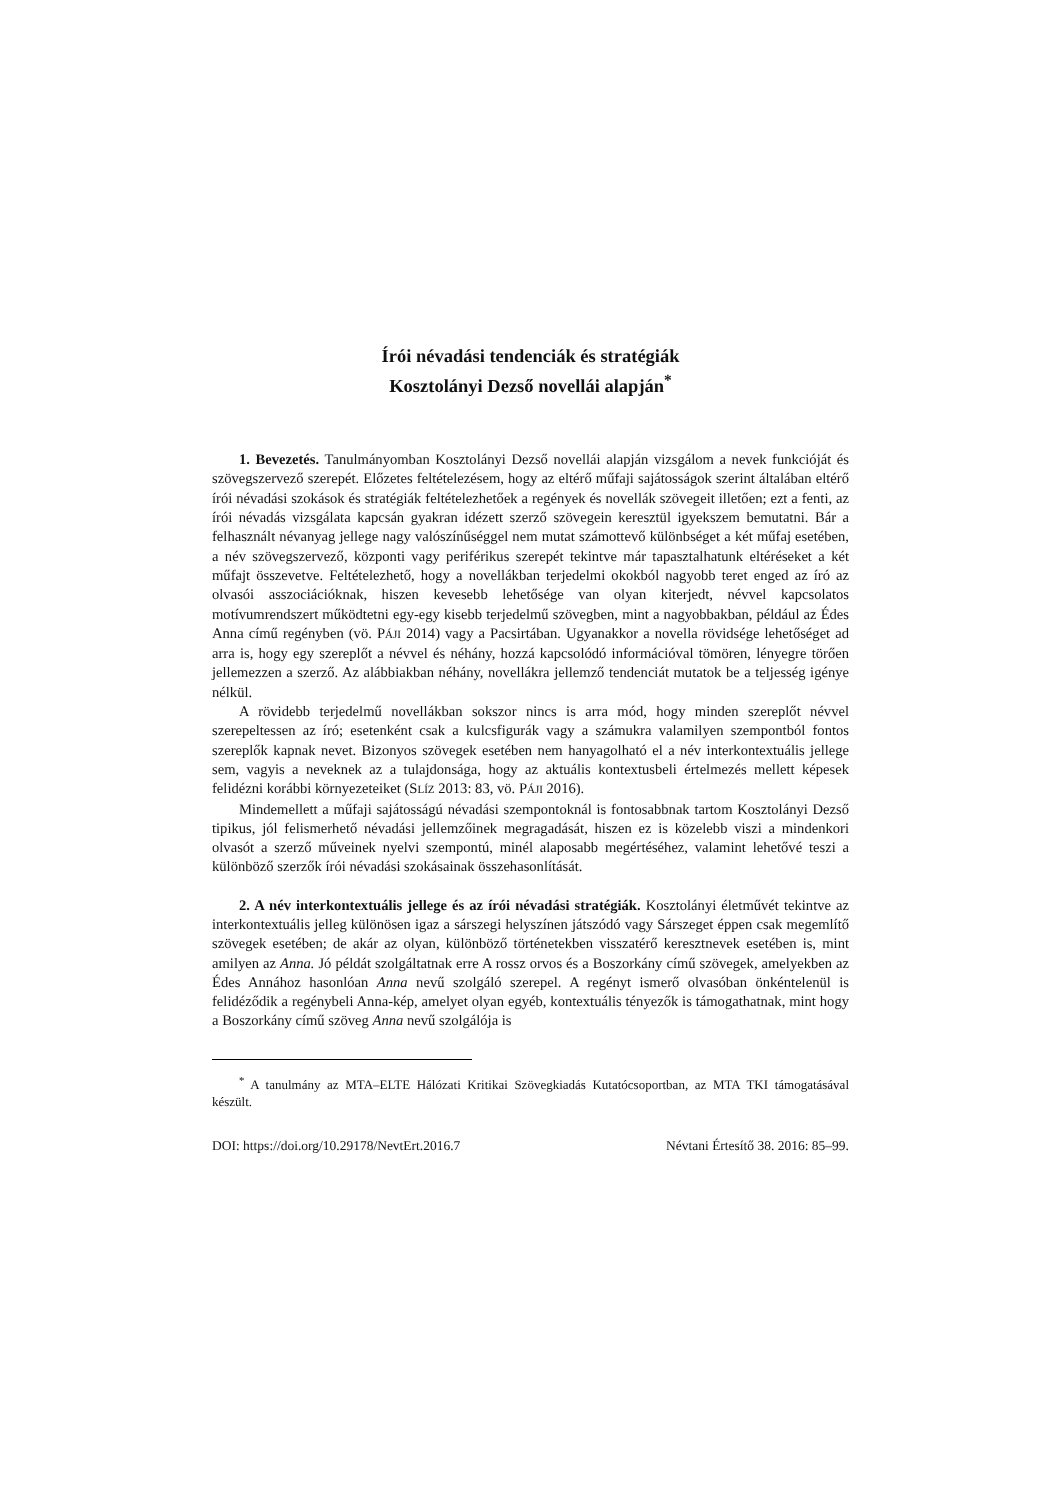Írói névadási tendenciák és stratégiák
Kosztolányi Dezső novellái alapján<sup>*</sup>
1. Bevezetés. Tanulmányomban Kosztolányi Dezső novellái alapján vizsgálom a nevek funkcióját és szövegszervező szerepét. Előzetes feltételezésem, hogy az eltérő műfaji sajátosságok szerint általában eltérő írói névadási szokások és stratégiák feltételezhetőek a regények és novellák szövegeit illetően; ezt a fenti, az írói névadás vizsgálata kapcsán gyakran idézett szerző szövegein keresztül igyekszem bemutatni. Bár a felhasznált névanyag jellege nagy valószínűséggel nem mutat számottevő különbséget a két műfaj esetében, a név szövegszervező, központi vagy periférikus szerepét tekintve már tapasztalhatunk eltéréseket a két műfajt összevetve. Feltételezhető, hogy a novellákban terjedelmi okokból nagyobb teret enged az író az olvasói asszociációknak, hiszen kevesebb lehetősége van olyan kiterjedt, névvel kapcsolatos motívumrendszert működtetni egy-egy kisebb terjedelmű szövegben, mint a nagyobbakban, például az Édes Anna című regényben (vö. PÁJI 2014) vagy a Pacsirtában. Ugyanakkor a novella rövidsége lehetőséget ad arra is, hogy egy szereplőt a névvel és néhány, hozzá kapcsolódó információval tömören, lényegre törően jellemezzen a szerző. Az alábbiakban néhány, novellákra jellemző tendenciát mutatok be a teljesség igénye nélkül.
A rövidebb terjedelmű novellákban sokszor nincs is arra mód, hogy minden szereplőt névvel szerepeltessen az író; esetenként csak a kulcsfigurák vagy a számukra valamilyen szempontból fontos szereplők kapnak nevet. Bizonyos szövegek esetében nem hanyagolható el a név interkontextuális jellege sem, vagyis a neveknek az a tulajdonsága, hogy az aktuális kontextusbeli értelmezés mellett képesek felidézni korábbi környezeteiket (SLÍZ 2013: 83, vö. PÁJI 2016).
Mindemellett a műfaji sajátosságú névadási szempontoknál is fontosabbnak tartom Kosztolányi Dezső tipikus, jól felismerhető névadási jellemzőinek megragadását, hiszen ez is közelebb viszi a mindenkori olvasót a szerző műveinek nyelvi szempontú, minél alaposabb megértéséhez, valamint lehetővé teszi a különböző szerzők írói névadási szokásainak összehasonlítását.
2. A név interkontextuális jellege és az írói névadási stratégiák. Kosztolányi életművét tekintve az interkontextuális jelleg különösen igaz a sárszegi helyszínen játszódó vagy Sárszeget éppen csak megemlítő szövegek esetében; de akár az olyan, különböző történetekben visszatérő keresztnevek esetében is, mint amilyen az Anna. Jó példát szolgáltatnak erre A rossz orvos és a Boszorkány című szövegek, amelyekben az Édes Annához hasonlóan Anna nevű szolgáló szerepel. A regényt ismerő olvasóban önkéntelenül is felidéződik a regénybeli Anna-kép, amelyet olyan egyéb, kontextuális tényezők is támogathatnak, mint hogy a Boszorkány című szöveg Anna nevű szolgálója is
<sup>*</sup> A tanulmány az MTA–ELTE Hálózati Kritikai Szövegkiadás Kutatócsoportban, az MTA TKI támogatásával készült.
DOI: https://doi.org/10.29178/NevtErt.2016.7 Névtani Értesítő 38. 2016: 85–99.